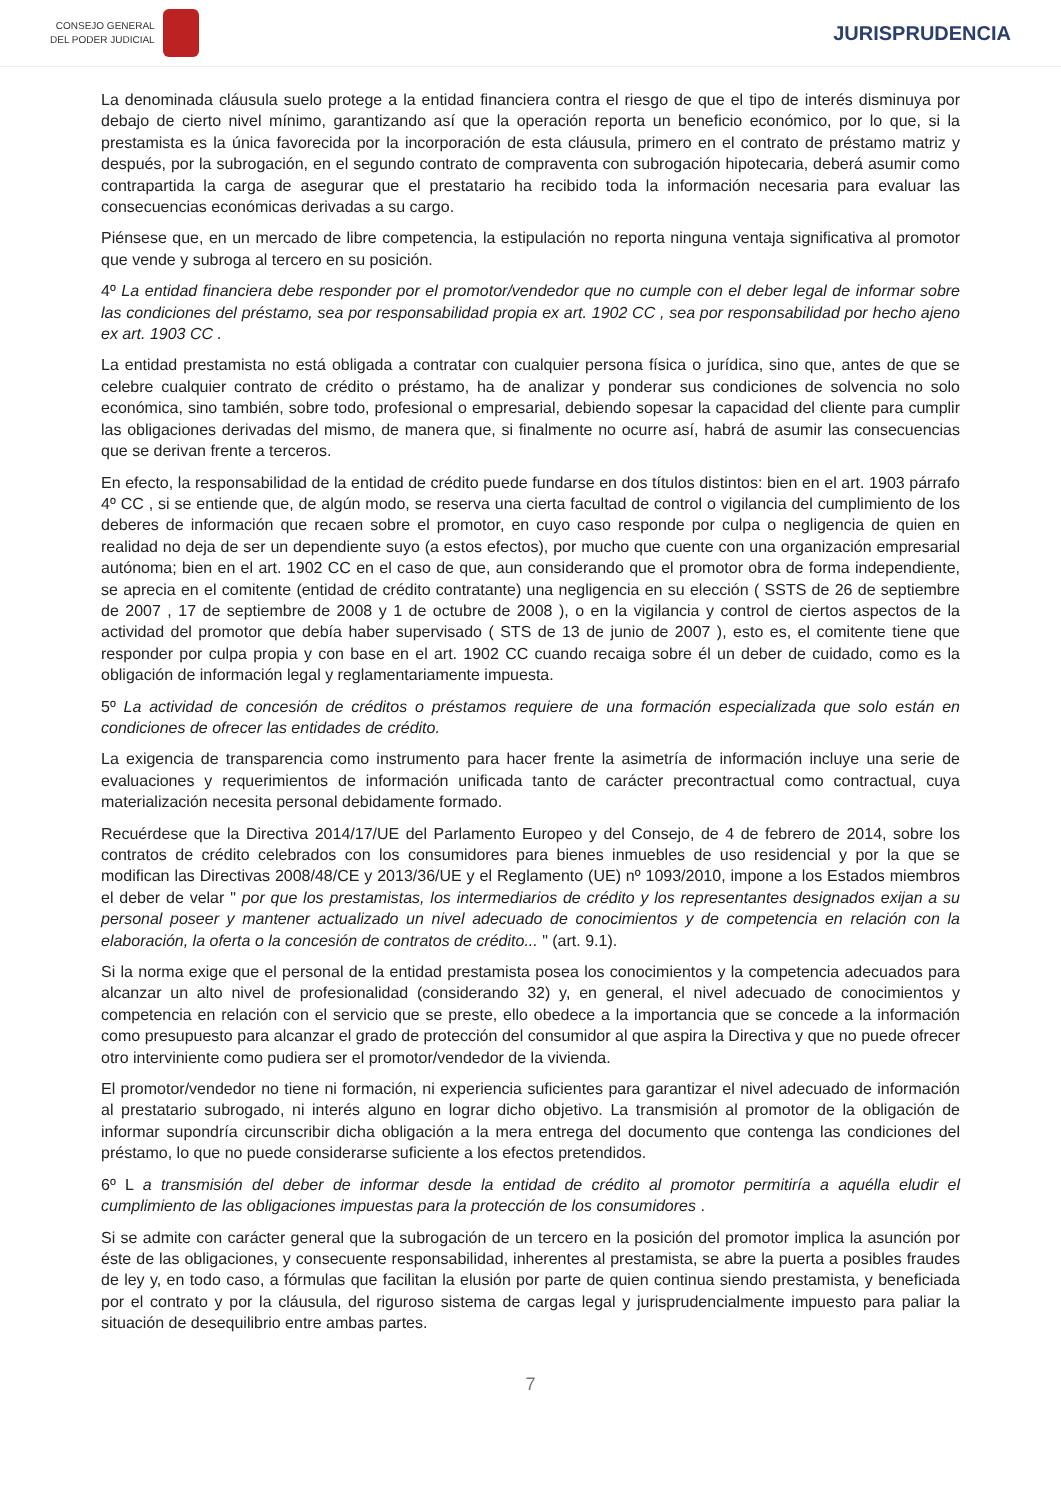CONSEJO GENERAL
DEL PODER JUDICIAL
JURISPRUDENCIA
La denominada cláusula suelo protege a la entidad financiera contra el riesgo de que el tipo de interés disminuya por debajo de cierto nivel mínimo, garantizando así que la operación reporta un beneficio económico, por lo que, si la prestamista es la única favorecida por la incorporación de esta cláusula, primero en el contrato de préstamo matriz y después, por la subrogación, en el segundo contrato de compraventa con subrogación hipotecaria, deberá asumir como contrapartida la carga de asegurar que el prestatario ha recibido toda la información necesaria para evaluar las consecuencias económicas derivadas a su cargo.
Piénsese que, en un mercado de libre competencia, la estipulación no reporta ninguna ventaja significativa al promotor que vende y subroga al tercero en su posición.
4º La entidad financiera debe responder por el promotor/vendedor que no cumple con el deber legal de informar sobre las condiciones del préstamo, sea por responsabilidad propia ex art. 1902 CC , sea por responsabilidad por hecho ajeno ex art. 1903 CC .
La entidad prestamista no está obligada a contratar con cualquier persona física o jurídica, sino que, antes de que se celebre cualquier contrato de crédito o préstamo, ha de analizar y ponderar sus condiciones de solvencia no solo económica, sino también, sobre todo, profesional o empresarial, debiendo sopesar la capacidad del cliente para cumplir las obligaciones derivadas del mismo, de manera que, si finalmente no ocurre así, habrá de asumir las consecuencias que se derivan frente a terceros.
En efecto, la responsabilidad de la entidad de crédito puede fundarse en dos títulos distintos: bien en el art. 1903 párrafo 4º CC , si se entiende que, de algún modo, se reserva una cierta facultad de control o vigilancia del cumplimiento de los deberes de información que recaen sobre el promotor, en cuyo caso responde por culpa o negligencia de quien en realidad no deja de ser un dependiente suyo (a estos efectos), por mucho que cuente con una organización empresarial autónoma; bien en el art. 1902 CC en el caso de que, aun considerando que el promotor obra de forma independiente, se aprecia en el comitente (entidad de crédito contratante) una negligencia en su elección ( SSTS de 26 de septiembre de 2007 , 17 de septiembre de 2008 y 1 de octubre de 2008 ), o en la vigilancia y control de ciertos aspectos de la actividad del promotor que debía haber supervisado ( STS de 13 de junio de 2007 ), esto es, el comitente tiene que responder por culpa propia y con base en el art. 1902 CC cuando recaiga sobre él un deber de cuidado, como es la obligación de información legal y reglamentariamente impuesta.
5º La actividad de concesión de créditos o préstamos requiere de una formación especializada que solo están en condiciones de ofrecer las entidades de crédito.
La exigencia de transparencia como instrumento para hacer frente la asimetría de información incluye una serie de evaluaciones y requerimientos de información unificada tanto de carácter precontractual como contractual, cuya materialización necesita personal debidamente formado.
Recuérdese que la Directiva 2014/17/UE del Parlamento Europeo y del Consejo, de 4 de febrero de 2014, sobre los contratos de crédito celebrados con los consumidores para bienes inmuebles de uso residencial y por la que se modifican las Directivas 2008/48/CE y 2013/36/UE y el Reglamento (UE) nº 1093/2010, impone a los Estados miembros el deber de velar " por que los prestamistas, los intermediarios de crédito y los representantes designados exijan a su personal poseer y mantener actualizado un nivel adecuado de conocimientos y de competencia en relación con la elaboración, la oferta o la concesión de contratos de crédito... " (art. 9.1).
Si la norma exige que el personal de la entidad prestamista posea los conocimientos y la competencia adecuados para alcanzar un alto nivel de profesionalidad (considerando 32) y, en general, el nivel adecuado de conocimientos y competencia en relación con el servicio que se preste, ello obedece a la importancia que se concede a la información como presupuesto para alcanzar el grado de protección del consumidor al que aspira la Directiva y que no puede ofrecer otro interviniente como pudiera ser el promotor/vendedor de la vivienda.
El promotor/vendedor no tiene ni formación, ni experiencia suficientes para garantizar el nivel adecuado de información al prestatario subrogado, ni interés alguno en lograr dicho objetivo. La transmisión al promotor de la obligación de informar supondría circunscribir dicha obligación a la mera entrega del documento que contenga las condiciones del préstamo, lo que no puede considerarse suficiente a los efectos pretendidos.
6º L a transmisión del deber de informar desde la entidad de crédito al promotor permitiría a aquélla eludir el cumplimiento de las obligaciones impuestas para la protección de los consumidores .
Si se admite con carácter general que la subrogación de un tercero en la posición del promotor implica la asunción por éste de las obligaciones, y consecuente responsabilidad, inherentes al prestamista, se abre la puerta a posibles fraudes de ley y, en todo caso, a fórmulas que facilitan la elusión por parte de quien continua siendo prestamista, y beneficiada por el contrato y por la cláusula, del riguroso sistema de cargas legal y jurisprudencialmente impuesto para paliar la situación de desequilibrio entre ambas partes.
7